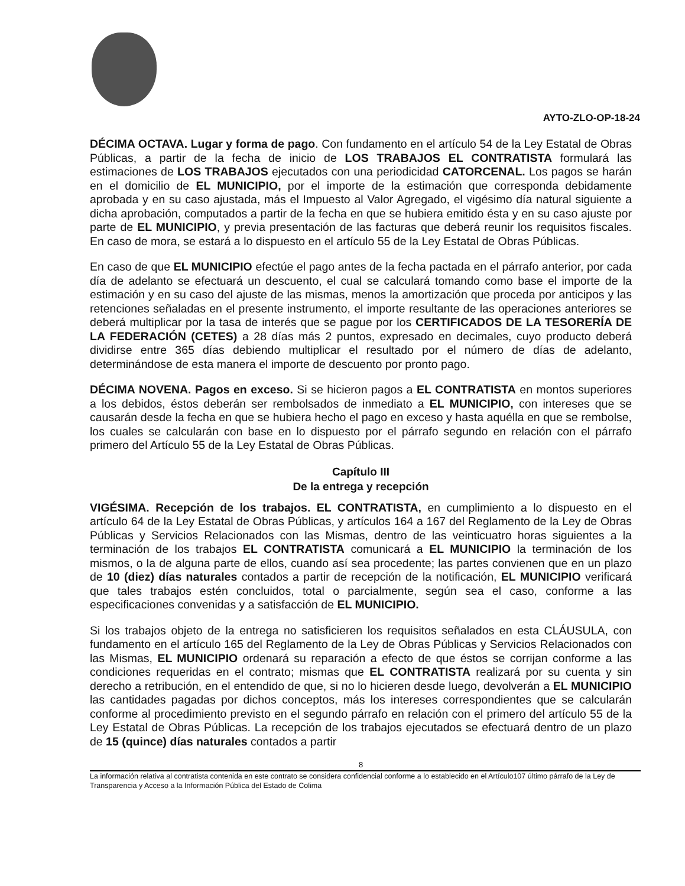AYTO-ZLO-OP-18-24
DÉCIMA OCTAVA. Lugar y forma de pago. Con fundamento en el artículo 54 de la Ley Estatal de Obras Públicas, a partir de la fecha de inicio de LOS TRABAJOS EL CONTRATISTA formulará las estimaciones de LOS TRABAJOS ejecutados con una periodicidad CATORCENAL. Los pagos se harán en el domicilio de EL MUNICIPIO, por el importe de la estimación que corresponda debidamente aprobada y en su caso ajustada, más el Impuesto al Valor Agregado, el vigésimo día natural siguiente a dicha aprobación, computados a partir de la fecha en que se hubiera emitido ésta y en su caso ajuste por parte de EL MUNICIPIO, y previa presentación de las facturas que deberá reunir los requisitos fiscales. En caso de mora, se estará a lo dispuesto en el artículo 55 de la Ley Estatal de Obras Públicas.
En caso de que EL MUNICIPIO efectúe el pago antes de la fecha pactada en el párrafo anterior, por cada día de adelanto se efectuará un descuento, el cual se calculará tomando como base el importe de la estimación y en su caso del ajuste de las mismas, menos la amortización que proceda por anticipos y las retenciones señaladas en el presente instrumento, el importe resultante de las operaciones anteriores se deberá multiplicar por la tasa de interés que se pague por los CERTIFICADOS DE LA TESORERÍA DE LA FEDERACIÓN (CETES) a 28 días más 2 puntos, expresado en decimales, cuyo producto deberá dividirse entre 365 días debiendo multiplicar el resultado por el número de días de adelanto, determinándose de esta manera el importe de descuento por pronto pago.
DÉCIMA NOVENA. Pagos en exceso. Si se hicieron pagos a EL CONTRATISTA en montos superiores a los debidos, éstos deberán ser rembolsados de inmediato a EL MUNICIPIO, con intereses que se causarán desde la fecha en que se hubiera hecho el pago en exceso y hasta aquélla en que se rembolse, los cuales se calcularán con base en lo dispuesto por el párrafo segundo en relación con el párrafo primero del Artículo 55 de la Ley Estatal de Obras Públicas.
Capítulo III
De la entrega y recepción
VIGÉSIMA. Recepción de los trabajos. EL CONTRATISTA, en cumplimiento a lo dispuesto en el artículo 64 de la Ley Estatal de Obras Públicas, y artículos 164 a 167 del Reglamento de la Ley de Obras Públicas y Servicios Relacionados con las Mismas, dentro de las veinticuatro horas siguientes a la terminación de los trabajos EL CONTRATISTA comunicará a EL MUNICIPIO la terminación de los mismos, o la de alguna parte de ellos, cuando así sea procedente; las partes convienen que en un plazo de 10 (diez) días naturales contados a partir de recepción de la notificación, EL MUNICIPIO verificará que tales trabajos estén concluidos, total o parcialmente, según sea el caso, conforme a las especificaciones convenidas y a satisfacción de EL MUNICIPIO.
Si los trabajos objeto de la entrega no satisficieren los requisitos señalados en esta CLÁUSULA, con fundamento en el artículo 165 del Reglamento de la Ley de Obras Públicas y Servicios Relacionados con las Mismas, EL MUNICIPIO ordenará su reparación a efecto de que éstos se corrijan conforme a las condiciones requeridas en el contrato; mismas que EL CONTRATISTA realizará por su cuenta y sin derecho a retribución, en el entendido de que, si no lo hicieren desde luego, devolverán a EL MUNICIPIO las cantidades pagadas por dichos conceptos, más los intereses correspondientes que se calcularán conforme al procedimiento previsto en el segundo párrafo en relación con el primero del artículo 55 de la Ley Estatal de Obras Públicas. La recepción de los trabajos ejecutados se efectuará dentro de un plazo de 15 (quince) días naturales contados a partir
8
La información relativa al contratista contenida en este contrato se considera confidencial conforme a lo establecido en el Artículo107 último párrafo de la Ley de Transparencia y Acceso a la Información Pública del Estado de Colima